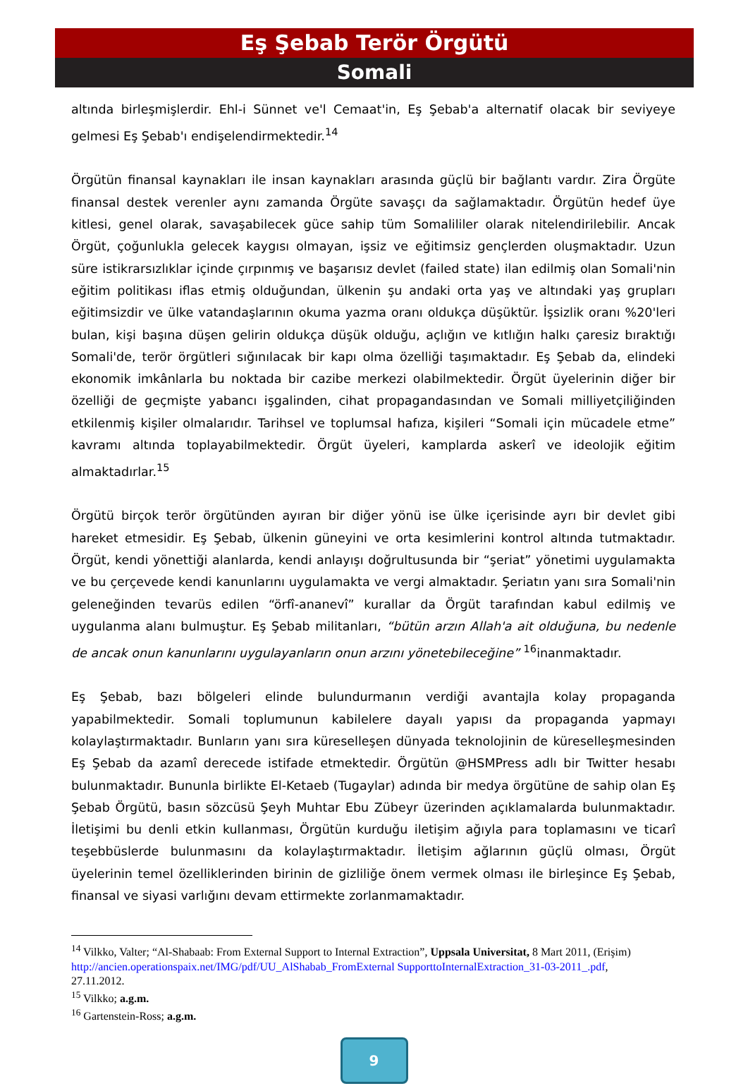Eş Şebab Terör Örgütü
Somali
altında birleşmişlerdir. Ehl-i Sünnet ve'l Cemaat'in, Eş Şebab'a alternatif olacak bir seviyeye gelmesi Eş Şebab'ı endişelendirmektedir.<sup>14</sup>
Örgütün finansal kaynakları ile insan kaynakları arasında güçlü bir bağlantı vardır. Zira Örgüte finansal destek verenler aynı zamanda Örgüte savaşçı da sağlamaktadır. Örgütün hedef üye kitlesi, genel olarak, savaşabilecek güce sahip tüm Somalililer olarak nitelendirilebilir. Ancak Örgüt, çoğunlukla gelecek kaygısı olmayan, işsiz ve eğitimsiz gençlerden oluşmaktadır. Uzun süre istikrarsızlıklar içinde çırpınmış ve başarısız devlet (failed state) ilan edilmiş olan Somali'nin eğitim politikası iflas etmiş olduğundan, ülkenin şu andaki orta yaş ve altındaki yaş grupları eğitimsizdir ve ülke vatandaşlarının okuma yazma oranı oldukça düşüktür. İşsizlik oranı %20'leri bulan, kişi başına düşen gelirin oldukça düşük olduğu, açlığın ve kıtlığın halkı çaresiz bıraktığı Somali'de, terör örgütleri sığınılacak bir kapı olma özelliği taşımaktadır. Eş Şebab da, elindeki ekonomik imkânlarla bu noktada bir cazibe merkezi olabilmektedir. Örgüt üyelerinin diğer bir özelliği de geçmişte yabancı işgalinden, cihat propagandasından ve Somali milliyetçiliğinden etkilenmiş kişiler olmalarıdır. Tarihsel ve toplumsal hafıza, kişileri “Somali için mücadele etme” kavramı altında toplayabilmektedir. Örgüt üyeleri, kamplarda askerî ve ideolojik eğitim almaktadırlar.<sup>15</sup>
Örgütü birçok terör örgütünden ayıran bir diğer yönü ise ülke içerisinde ayrı bir devlet gibi hareket etmesidir. Eş Şebab, ülkenin güneyini ve orta kesimlerini kontrol altında tutmaktadır. Örgüt, kendi yönettiği alanlarda, kendi anlayışı doğrultusunda bir “şeriat” yönetimi uygulamakta ve bu çerçevede kendi kanunlarını uygulamakta ve vergi almaktadır. Şeriatın yanı sıra Somali'nin geleneğinden tevarüs edilen “örfî-ananevî” kurallar da Örgüt tarafından kabul edilmiş ve uygulanma alanı bulmuştur. Eş Şebab militanları, “bütün arzın Allah'a ait olduğuna, bu nedenle de ancak onun kanunlarını uygulayanların onun arzını yönetebileceğine” <sup>16</sup>inanmaktadır.
Eş Şebab, bazı bölgeleri elinde bulundurmanın verdiği avantajla kolay propaganda yapabilmektedir. Somali toplumunun kabilelere dayalı yapısı da propaganda yapmayı kolaylaştırmaktadır. Bunların yanı sıra küreselleşen dünyada teknolojinin de küreselleşmesinden Eş Şebab da azamî derecede istifade etmektedir. Örgütün @HSMPress adlı bir Twitter hesabı bulunmaktadır. Bununla birlikte El-Ketaeb (Tugaylar) adında bir medya örgütüne de sahip olan Eş Şebab Örgütü, basın sözcüsü Şeyh Muhtar Ebu Zübeyr üzerinden açıklamalarda bulunmaktadır. İletişimi bu denli etkin kullanması, Örgütün kurduğu iletişim ağıyla para toplamasını ve ticarî teşebbüslerde bulunmasını da kolaylaştırmaktadır. İletişim ağlarının güçlü olması, Örgüt üyelerinin temel özelliklerinden birinin de gizliliğe önem vermek olması ile birleşince Eş Şebab, finansal ve siyasi varlığını devam ettirmekte zorlanmamaktadır.
<sup>14</sup> Vilkko, Valter; “Al-Shabaab: From External Support to Internal Extraction”, Uppsala Universitat, 8 Mart 2011, (Erişim) http://ancien.operationspaix.net/IMG/pdf/UU_AlShabab_FromExternal SupporttoInternalExtraction_31-03-2011_.pdf, 27.11.2012.
<sup>15</sup> Vilkko; a.g.m.
<sup>16</sup> Gartenstein-Ross; a.g.m.
9